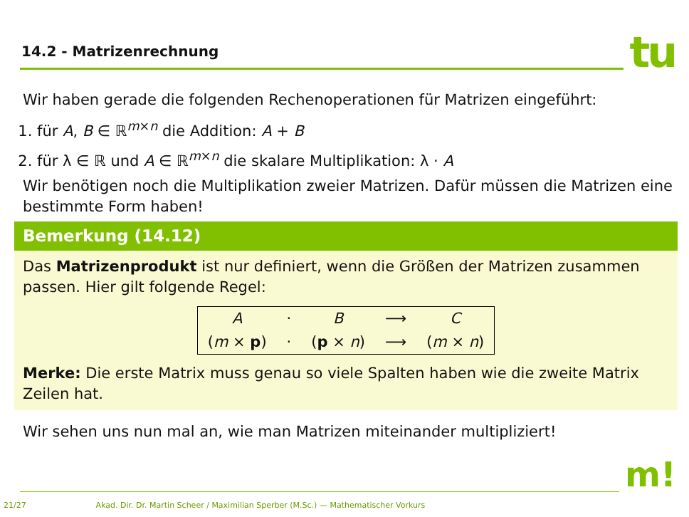14.2 - Matrizenrechnung tu
Wir haben gerade die folgenden Rechenoperationen für Matrizen eingeführt:
1. für A, B ∈ ℝ<sup>m×n</sup> die Addition: A + B
2. für λ ∈ ℝ und A ∈ ℝ<sup>m×n</sup> die skalare Multiplikation: λ · A
Wir benötigen noch die Multiplikation zweier Matrizen. Dafür müssen die Matrizen eine bestimmte Form haben!
Bemerkung (14.12)
Das Matrizenprodukt ist nur definiert, wenn die Größen der Matrizen zusammen passen. Hier gilt folgende Regel:
| A | · | B | ⟶ | C |
| ( m × p ) | · | ( p × n ) | ⟶ | ( m × n ) |
Merke: Die erste Matrix muss genau so viele Spalten haben wie die zweite Matrix Zeilen hat.
Wir sehen uns nun mal an, wie man Matrizen miteinander multipliziert!
m!
21/27 Akad. Dir. Dr. Martin Scheer / Maximilian Sperber (M.Sc.) — Mathematischer Vorkurs